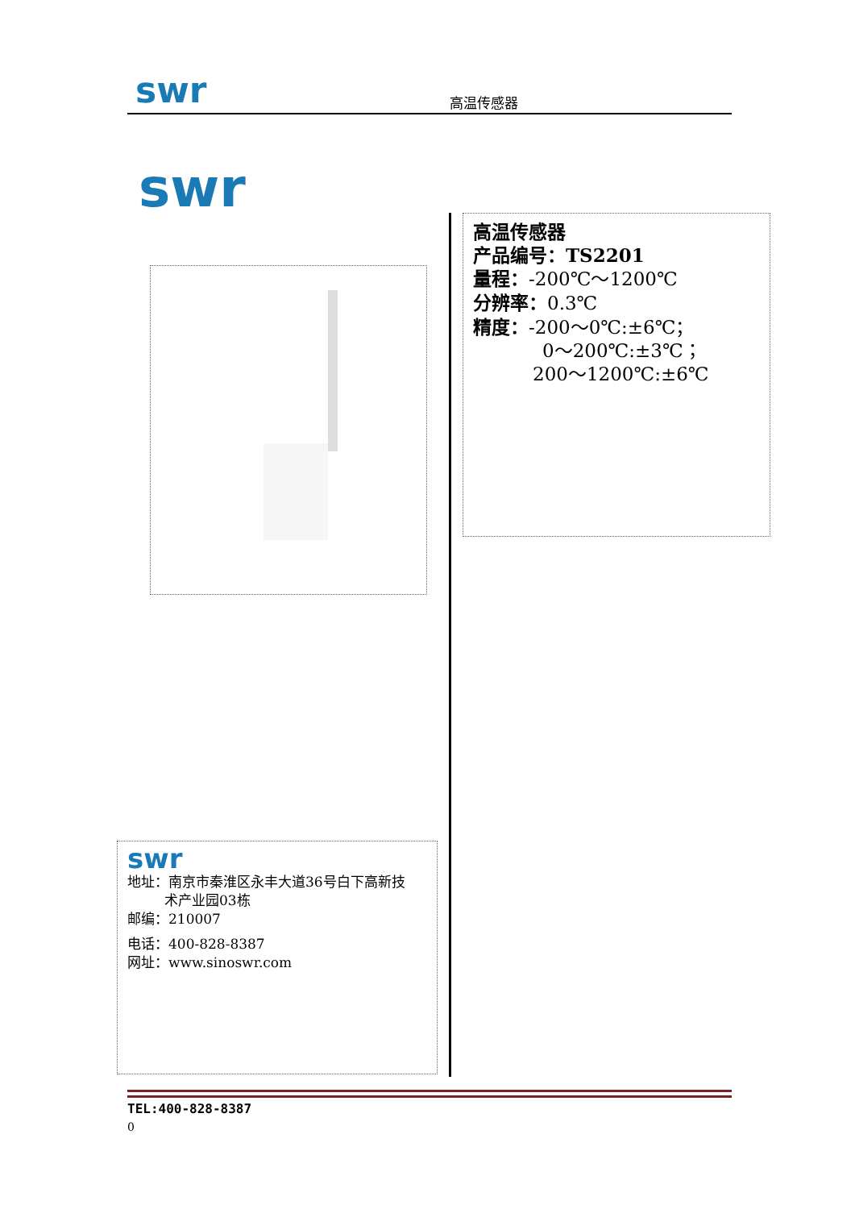swr 高温传感器
swr
高温传感器
产品编号：TS2201
量程：-200℃～1200℃
分辨率：0.3℃
精度：-200～0℃:±6℃；
0～200℃:±3℃；
200～1200℃:±6℃
swr
地址：南京市秦淮区永丰大道36号白下高新技
术产业园03栋
邮编：210007
电话：400-828-8387
网址：www.sinoswr.com
TEL:400-828-8387
0